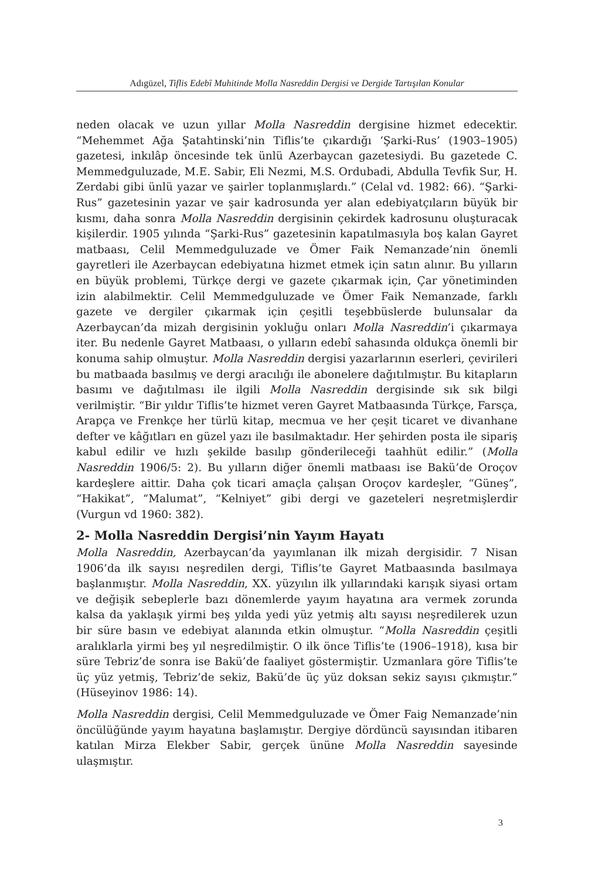Adıgüzel, Tiflis Edebî Muhitinde Molla Nasreddin Dergisi ve Dergide Tartışılan Konular
neden olacak ve uzun yıllar Molla Nasreddin dergisine hizmet edecektir. “Mehemmet Ağa Şatahtinski’nin Tiflis’te çıkardığı ‘Şarki-Rus’ (1903–1905) gazetesi, inkılâp öncesinde tek ünlü Azerbaycan gazetesiydi. Bu gazetede C. Memmedguluzade, M.E. Sabir, Eli Nezmi, M.S. Ordubadi, Abdulla Tevfik Sur, H. Zerdabi gibi ünlü yazar ve şairler toplanmışlardı.” (Celal vd. 1982: 66). “Şarki-Rus” gazetesinin yazar ve şair kadrosunda yer alan edebiyatçıların büyük bir kısmı, daha sonra Molla Nasreddin dergisinin çekirdek kadrosunu oluşturacak kişilerdir. 1905 yılında “Şarki-Rus” gazetesinin kapatılmasıyla boş kalan Gayret matbaası, Celil Memmedguluzade ve Ömer Faik Nemanzade’nin önemli gayretleri ile Azerbaycan edebiyatına hizmet etmek için satın alınır. Bu yılların en büyük problemi, Türkçe dergi ve gazete çıkarmak için, Çar yönetiminden izin alabilmektir. Celil Memmedguluzade ve Ömer Faik Nemanzade, farklı gazete ve dergiler çıkarmak için çeşitli teşebbüslerde bulunsalar da Azerbaycan’da mizah dergisinin yokluğu onları Molla Nasreddin’i çıkarmaya iter. Bu nedenle Gayret Matbaası, o yılların edebî sahasında oldukça önemli bir konuma sahip olmuştur. Molla Nasreddin dergisi yazarlarının eserleri, çevirileri bu matbaada basılmış ve dergi aracılığı ile abonelere dağıtılmıştır. Bu kitapların basımı ve dağıtılması ile ilgili Molla Nasreddin dergisinde sık sık bilgi verilmiştir. “Bir yıldır Tiflis’te hizmet veren Gayret Matbaasında Türkçe, Farsça, Arapça ve Frenkçe her türlü kitap, mecmua ve her çeşit ticaret ve divanhane defter ve kâğıtları en güzel yazı ile basılmaktadır. Her şehirden posta ile sipariş kabul edilir ve hızlı şekilde basılıp gönderileceği taahhüt edilir.” (Molla Nasreddin 1906/5: 2). Bu yılların diğer önemli matbaası ise Bakü’de Oroçov kardeşlere aittir. Daha çok ticari amaçla çalışan Oroçov kardeşler, “Güneş”, “Hakikat”, “Malumat”, “Kelniyet” gibi dergi ve gazeteleri neşretmişlerdir (Vurgun vd 1960: 382).
2- Molla Nasreddin Dergisi’nin Yayım Hayatı
Molla Nasreddin, Azerbaycan’da yayımlanan ilk mizah dergisidir. 7 Nisan 1906’da ilk sayısı neşredilen dergi, Tiflis’te Gayret Matbaasında basılmaya başlanmıştır. Molla Nasreddin, XX. yüzyılın ilk yıllarındaki karışık siyasi ortam ve değişik sebeplerle bazı dönemlerde yayım hayatına ara vermek zorunda kalsa da yaklaşık yirmi beş yılda yedi yüz yetmiş altı sayısı neşredilerek uzun bir süre basın ve edebiyat alanında etkin olmuştur. “Molla Nasreddin çeşitli aralıklarla yirmi beş yıl neşredilmiştir. O ilk önce Tiflis’te (1906–1918), kısa bir süre Tebriz’de sonra ise Bakü’de faaliyet göstermiştir. Uzmanlara göre Tiflis’te üç yüz yetmiş, Tebriz’de sekiz, Bakü’de üç yüz doksan sekiz sayısı çıkmıştır.” (Hüseyinov 1986: 14).
Molla Nasreddin dergisi, Celil Memmedguluzade ve Ömer Faig Nemanzade’nin öncülüğünde yayım hayatına başlamıştır. Dergiye dördüncü sayısından itibaren katılan Mirza Elekber Sabir, gerçek ününe Molla Nasreddin sayesinde ulaşmıştır.
3